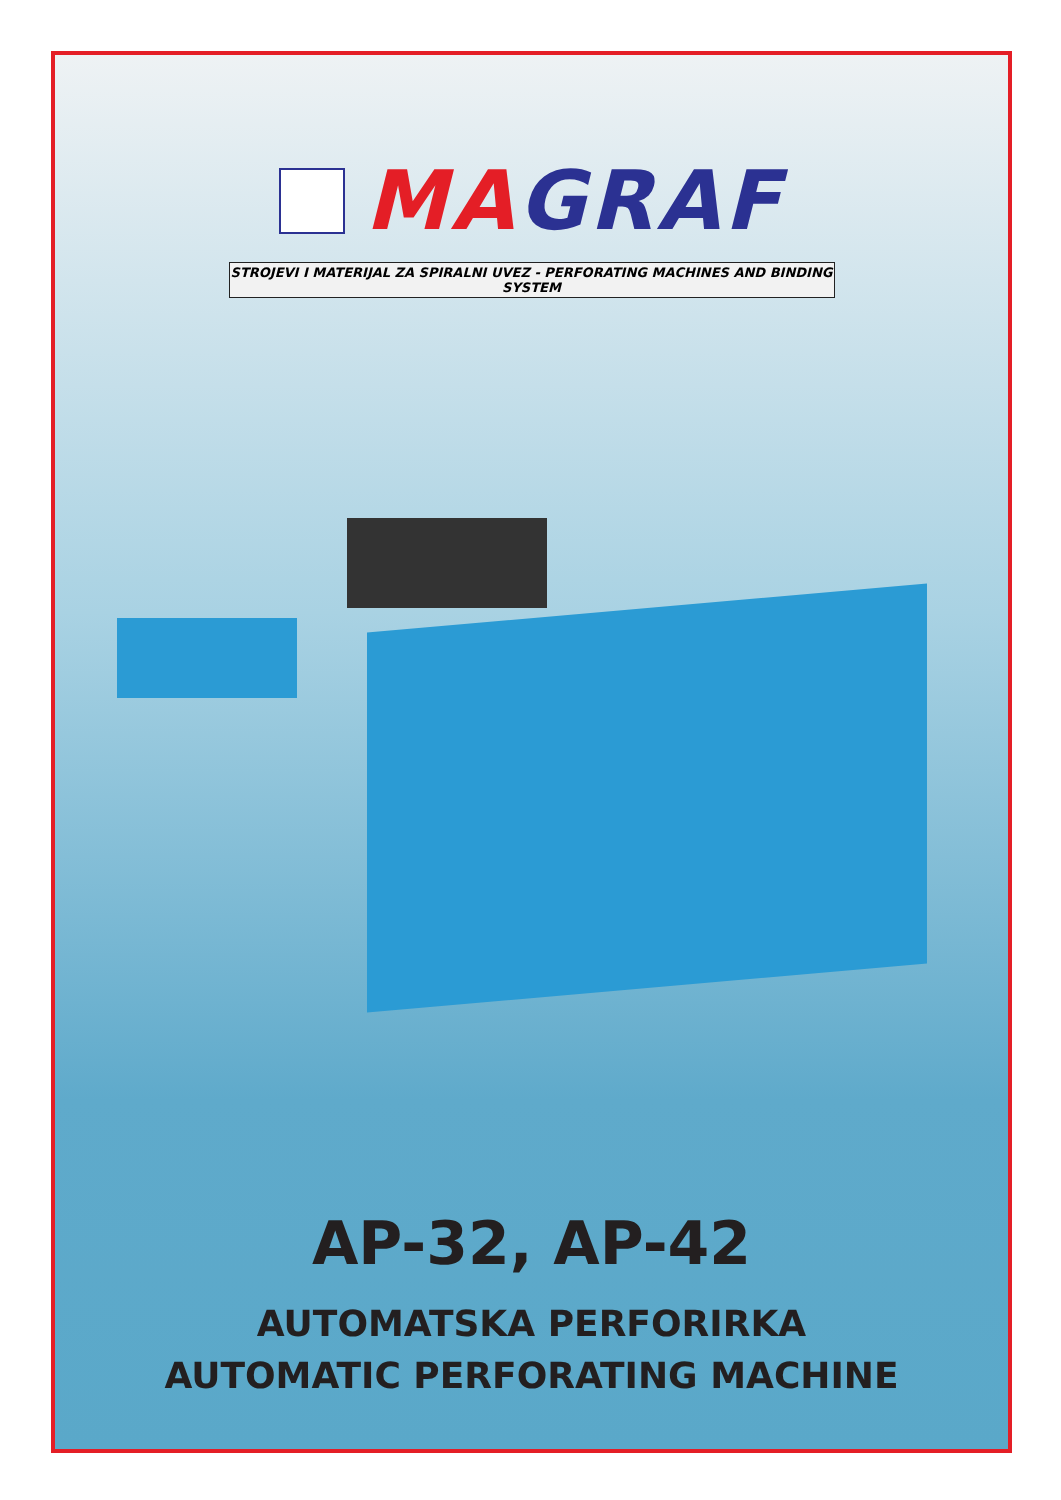MA GRAF
STROJEVI I MATERIJAL ZA SPIRALNI UVEZ - PERFORATING MACHINES AND BINDING SYSTEM
AP-32, AP-42
AUTOMATSKA PERFORIRKA
AUTOMATIC PERFORATING MACHINE